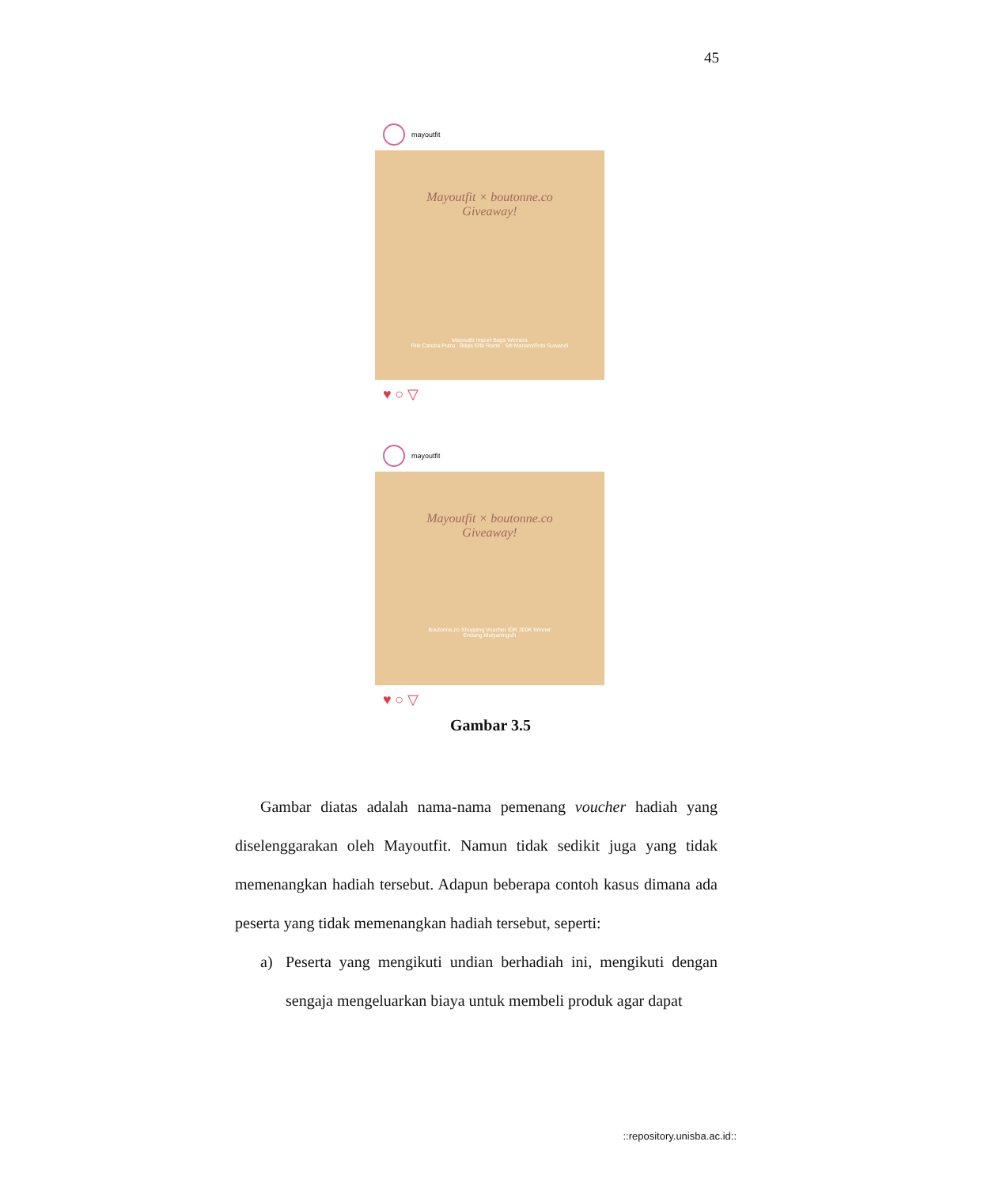45
mayoutfit
Mayoutfit × boutonne.co
Giveaway!
Mayoutfit Import Bags Winners
Riki Candra Putra · Bilqis Elfa Rianti · Siti Mariam/Robi Suwandi
♥ ○ ▽
mayoutfit
Mayoutfit × boutonne.co
Giveaway!
Boutonne.co Shopping Voucher IDR 300K Winner
Endang Mulyaningsih
♥ ○ ▽
Gambar 3.5
Gambar diatas adalah nama-nama pemenang voucher hadiah yang diselenggarakan oleh Mayoutfit. Namun tidak sedikit juga yang tidak memenangkan hadiah tersebut. Adapun beberapa contoh kasus dimana ada peserta yang tidak memenangkan hadiah tersebut, seperti:
a) Peserta yang mengikuti undian berhadiah ini, mengikuti dengan sengaja mengeluarkan biaya untuk membeli produk agar dapat
::repository.unisba.ac.id::